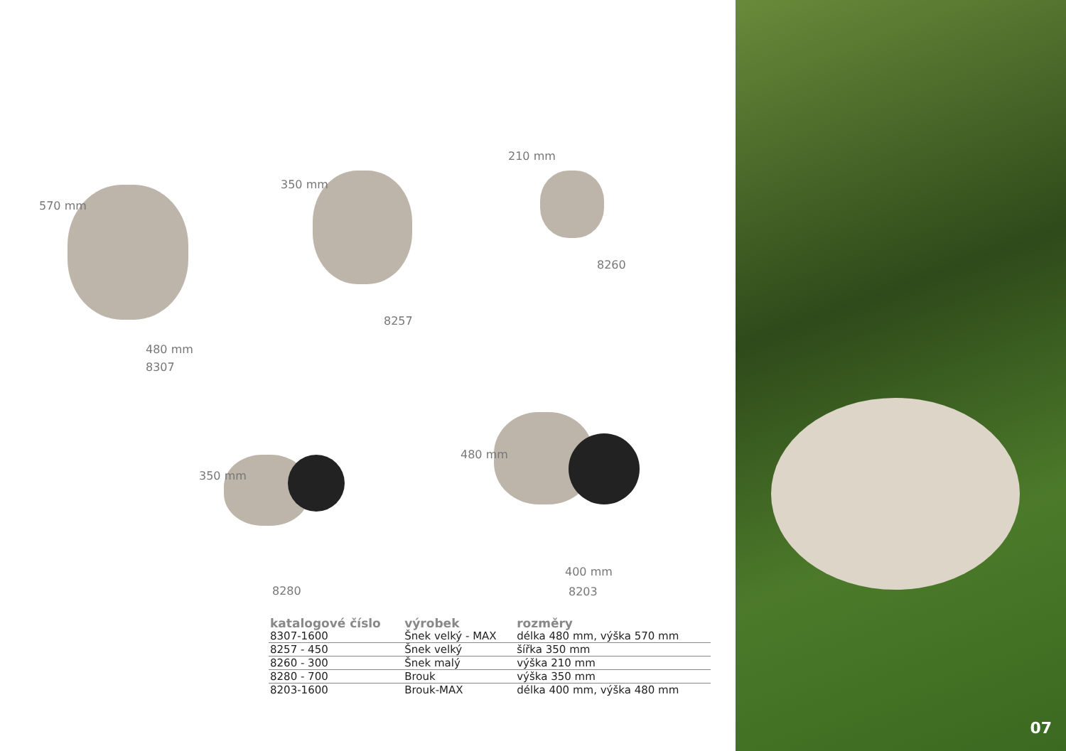570 mm
480 mm
8307
350 mm
8257
210 mm
8260
350 mm
8280
480 mm
400 mm
8203
| katalogové číslo | výrobek | rozměry |
| --- | --- | --- |
| 8307-1600 | Šnek velký - MAX | délka 480 mm, výška 570 mm |
| 8257 - 450 | Šnek velký | šířka 350 mm |
| 8260 - 300 | Šnek malý | výška 210 mm |
| 8280 - 700 | Brouk | výška 350 mm |
| 8203-1600 | Brouk-MAX | délka 400 mm, výška 480 mm |
07